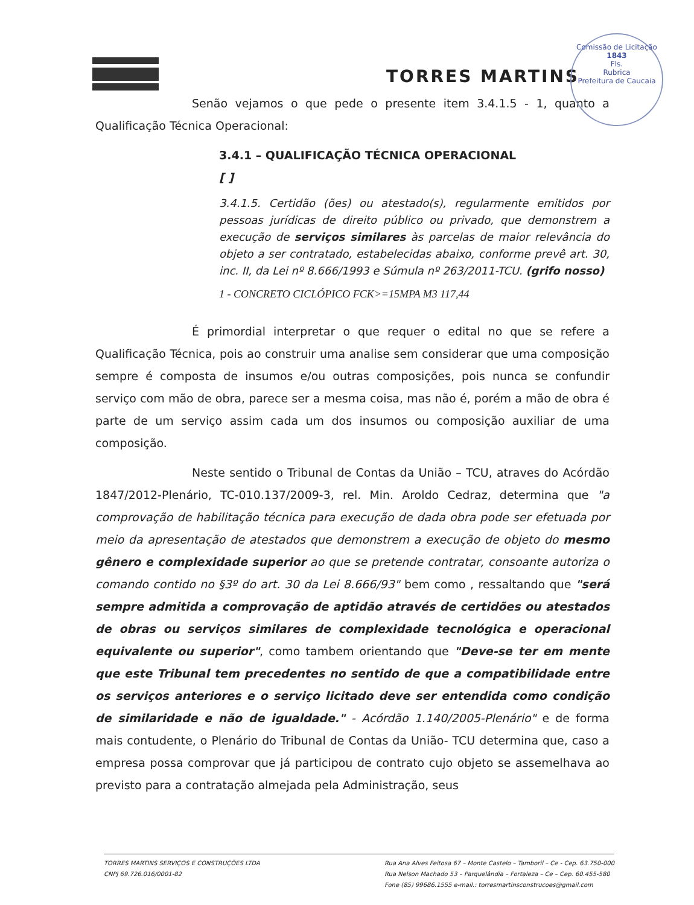Comissão de Licitação
1843
Fls.
Rubrica
Prefeitura de Caucaia
TORRES MARTINS
Senão vejamos o que pede o presente item 3.4.1.5 - 1, quanto a Qualificação Técnica Operacional:
3.4.1 – QUALIFICAÇÃO TÉCNICA OPERACIONAL
[ ]
3.4.1.5. Certidão (ões) ou atestado(s), regularmente emitidos por pessoas jurídicas de direito público ou privado, que demonstrem a execução de serviços similares às parcelas de maior relevância do objeto a ser contratado, estabelecidas abaixo, conforme prevê art. 30, inc. II, da Lei nº 8.666/1993 e Súmula nº 263/2011-TCU. (grifo nosso)
1 - CONCRETO CICLÓPICO FCK>=15MPA M3 117,44
É primordial interpretar o que requer o edital no que se refere a Qualificação Técnica, pois ao construir uma analise sem considerar que uma composição sempre é composta de insumos e/ou outras composições, pois nunca se confundir serviço com mão de obra, parece ser a mesma coisa, mas não é, porém a mão de obra é parte de um serviço assim cada um dos insumos ou composição auxiliar de uma composição.
Neste sentido o Tribunal de Contas da União – TCU, atraves do Acórdão 1847/2012-Plenário, TC-010.137/2009-3, rel. Min. Aroldo Cedraz, determina que "a comprovação de habilitação técnica para execução de dada obra pode ser efetuada por meio da apresentação de atestados que demonstrem a execução de objeto do mesmo gênero e complexidade superior ao que se pretende contratar, consoante autoriza o comando contido no §3º do art. 30 da Lei 8.666/93" bem como , ressaltando que "será sempre admitida a comprovação de aptidão através de certidões ou atestados de obras ou serviços similares de complexidade tecnológica e operacional equivalente ou superior", como tambem orientando que "Deve-se ter em mente que este Tribunal tem precedentes no sentido de que a compatibilidade entre os serviços anteriores e o serviço licitado deve ser entendida como condição de similaridade e não de igualdade." - Acórdão 1.140/2005-Plenário" e de forma mais contudente, o Plenário do Tribunal de Contas da União- TCU determina que, caso a empresa possa comprovar que já participou de contrato cujo objeto se assemelhava ao previsto para a contratação almejada pela Administração, seus
TORRES MARTINS SERVIÇOS E CONSTRUÇÕES LTDA
CNPJ 69.726.016/0001-82
Rua Ana Alves Feitosa 67 – Monte Castelo – Tamboril – Ce - Cep. 63.750-000
Rua Nelson Machado 53 – Parquelândia – Fortaleza – Ce – Cep. 60.455-580
Fone (85) 99686.1555 e-mail.: torresmartinsconstrucoes@gmail.com